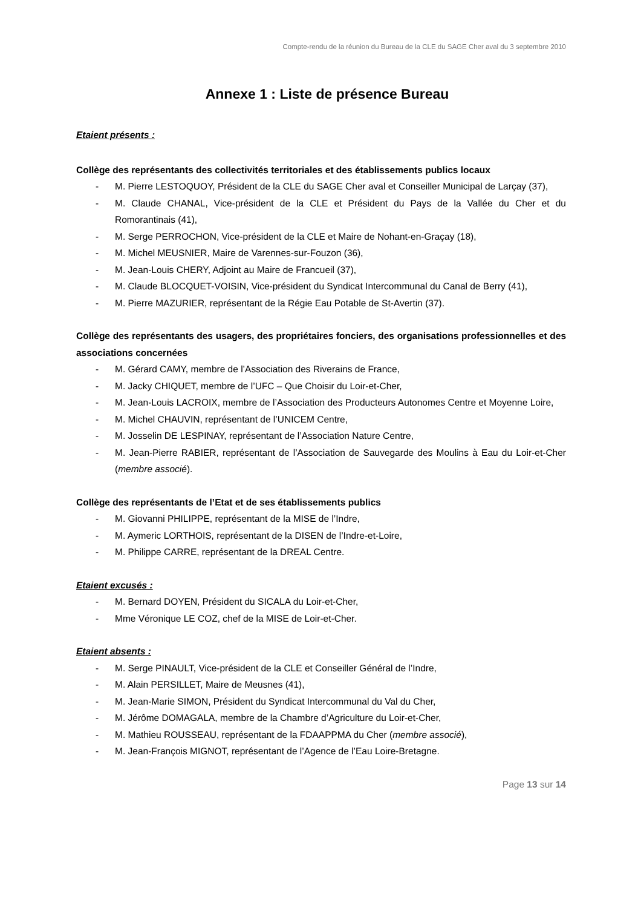Compte-rendu de la réunion du Bureau de la CLE du SAGE Cher aval du 3 septembre 2010
Annexe 1 : Liste de présence Bureau
Etaient présents :
Collège des représentants des collectivités territoriales et des établissements publics locaux
- M. Pierre LESTOQUOY, Président de la CLE du SAGE Cher aval et Conseiller Municipal de Larçay (37),
- M. Claude CHANAL, Vice-président de la CLE et Président du Pays de la Vallée du Cher et du Romorantinais (41),
- M. Serge PERROCHON, Vice-président de la CLE et Maire de Nohant-en-Graçay (18),
- M. Michel MEUSNIER, Maire de Varennes-sur-Fouzon (36),
- M. Jean-Louis CHERY, Adjoint au Maire de Francueil (37),
- M. Claude BLOCQUET-VOISIN, Vice-président du Syndicat Intercommunal du Canal de Berry (41),
- M. Pierre MAZURIER, représentant de la Régie Eau Potable de St-Avertin (37).
Collège des représentants des usagers, des propriétaires fonciers, des organisations professionnelles et des associations concernées
- M. Gérard CAMY, membre de l’Association des Riverains de France,
- M. Jacky CHIQUET, membre de l’UFC – Que Choisir du Loir-et-Cher,
- M. Jean-Louis LACROIX, membre de l’Association des Producteurs Autonomes Centre et Moyenne Loire,
- M. Michel CHAUVIN, représentant de l’UNICEM Centre,
- M. Josselin DE LESPINAY, représentant de l’Association Nature Centre,
- M. Jean-Pierre RABIER, représentant de l’Association de Sauvegarde des Moulins à Eau du Loir-et-Cher (membre associé).
Collège des représentants de l’Etat et de ses établissements publics
- M. Giovanni PHILIPPE, représentant de la MISE de l’Indre,
- M. Aymeric LORTHOIS, représentant de la DISEN de l’Indre-et-Loire,
- M. Philippe CARRE, représentant de la DREAL Centre.
Etaient excusés :
- M. Bernard DOYEN, Président du SICALA du Loir-et-Cher,
- Mme Véronique LE COZ, chef de la MISE de Loir-et-Cher.
Etaient absents :
- M. Serge PINAULT, Vice-président de la CLE et Conseiller Général de l’Indre,
- M. Alain PERSILLET, Maire de Meusnes (41),
- M. Jean-Marie SIMON, Président du Syndicat Intercommunal du Val du Cher,
- M. Jérôme DOMAGALA, membre de la Chambre d’Agriculture du Loir-et-Cher,
- M. Mathieu ROUSSEAU, représentant de la FDAAPPMA du Cher (membre associé),
- M. Jean-François MIGNOT, représentant de l’Agence de l’Eau Loire-Bretagne.
Page 13 sur 14